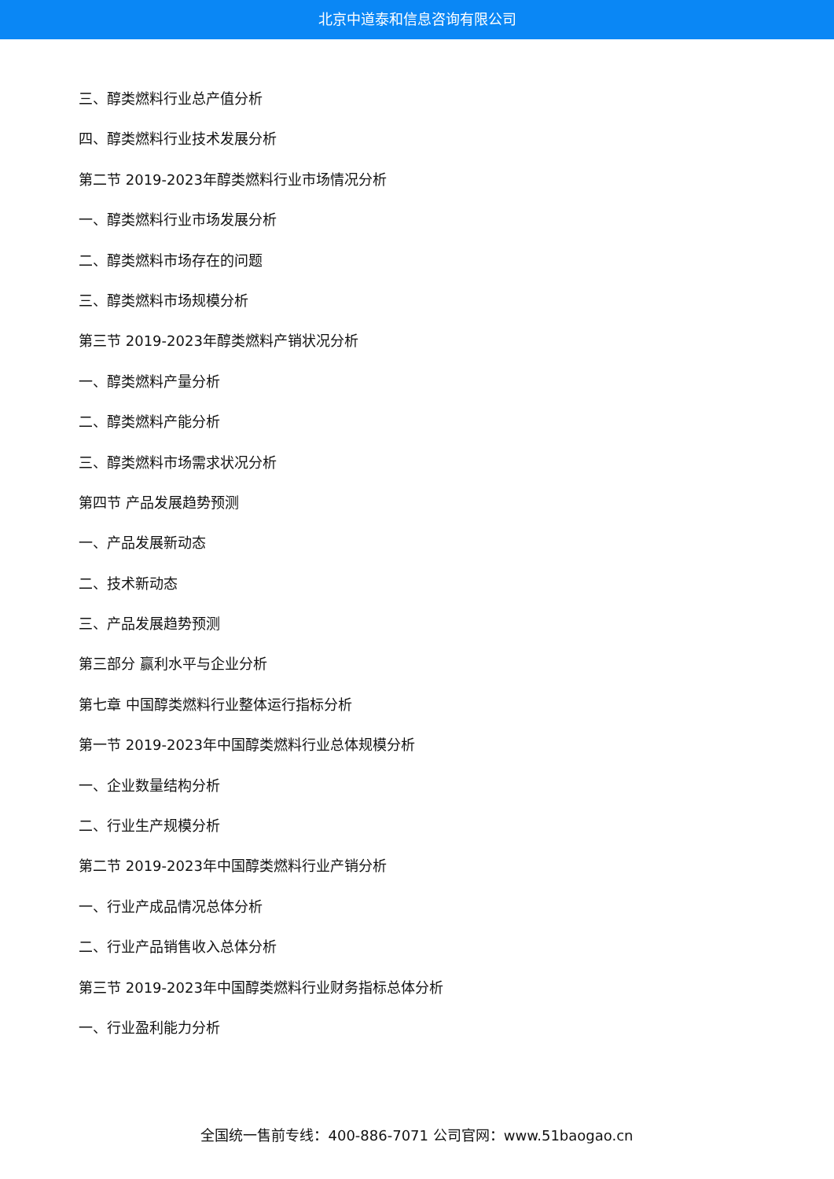北京中道泰和信息咨询有限公司
三、醇类燃料行业总产值分析
四、醇类燃料行业技术发展分析
第二节 2019-2023年醇类燃料行业市场情况分析
一、醇类燃料行业市场发展分析
二、醇类燃料市场存在的问题
三、醇类燃料市场规模分析
第三节 2019-2023年醇类燃料产销状况分析
一、醇类燃料产量分析
二、醇类燃料产能分析
三、醇类燃料市场需求状况分析
第四节 产品发展趋势预测
一、产品发展新动态
二、技术新动态
三、产品发展趋势预测
第三部分 赢利水平与企业分析
第七章 中国醇类燃料行业整体运行指标分析
第一节 2019-2023年中国醇类燃料行业总体规模分析
一、企业数量结构分析
二、行业生产规模分析
第二节 2019-2023年中国醇类燃料行业产销分析
一、行业产成品情况总体分析
二、行业产品销售收入总体分析
第三节 2019-2023年中国醇类燃料行业财务指标总体分析
一、行业盈利能力分析
全国统一售前专线：400-886-7071 公司官网：www.51baogao.cn